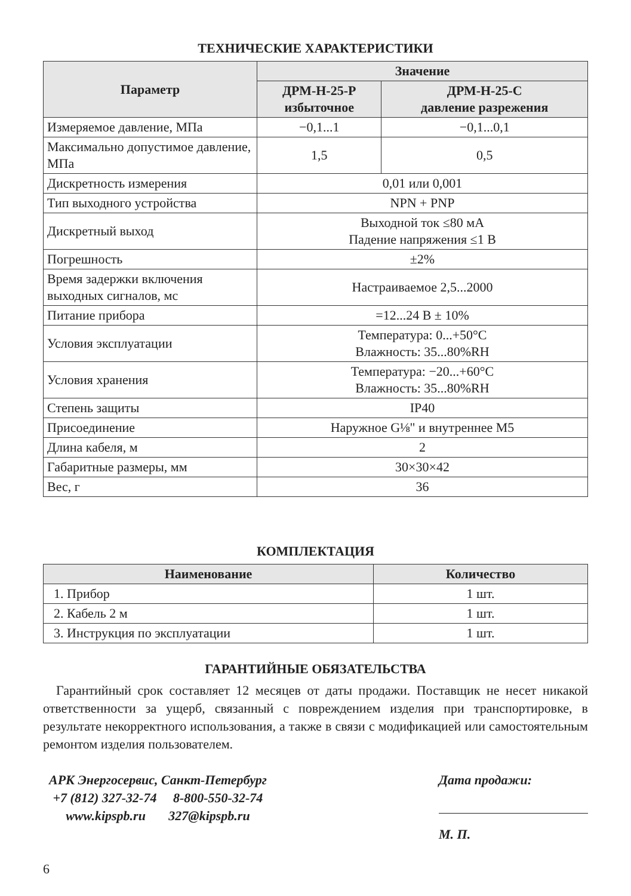ТЕХНИЧЕСКИЕ ХАРАКТЕРИСТИКИ
| Параметр | Значение | |
| --- | --- | --- |
| | ДРМ-Н-25-Р избыточное | ДРМ-Н-25-С давление разрежения |
| Измеряемое давление, МПа | −0,1...1 | −0,1...0,1 |
| Максимально допустимое давление, МПа | 1,5 | 0,5 |
| Дискретность измерения | 0,01 или 0,001 | |
| Тип выходного устройства | NPN + PNP | |
| Дискретный выход | Выходной ток ≤80 мА Падение напряжения ≤1 В | |
| Погрешность | ±2% | |
| Время задержки включения выходных сигналов, мс | Настраиваемое 2,5...2000 | |
| Питание прибора | =12...24 В ± 10% | |
| Условия эксплуатации | Температура: 0...+50°C Влажность: 35...80%RH | |
| Условия хранения | Температура: −20...+60°C Влажность: 35...80%RH | |
| Степень защиты | IP40 | |
| Присоединение | Наружное G⅛" и внутреннее М5 | |
| Длина кабеля, м | 2 | |
| Габаритные размеры, мм | 30×30×42 | |
| Вес, г | 36 | |
КОМПЛЕКТАЦИЯ
| Наименование | Количество |
| --- | --- |
| 1. Прибор | 1 шт. |
| 2. Кабель 2 м | 1 шт. |
| 3. Инструкция по эксплуатации | 1 шт. |
ГАРАНТИЙНЫЕ ОБЯЗАТЕЛЬСТВА
Гарантийный срок составляет 12 месяцев от даты продажи. Поставщик не несет никакой ответственности за ущерб, связанный с повреждением изделия при транспортировке, в результате некорректного использования, а также в связи с модификацией или самостоятельным ремонтом изделия пользователем.
АРК Энергосервис, Санкт-Петербург
+7 (812) 327-32-74 8-800-550-32-74
www.kipspb.ru 327@kipspb.ru
Дата продажи:
М. П.
6